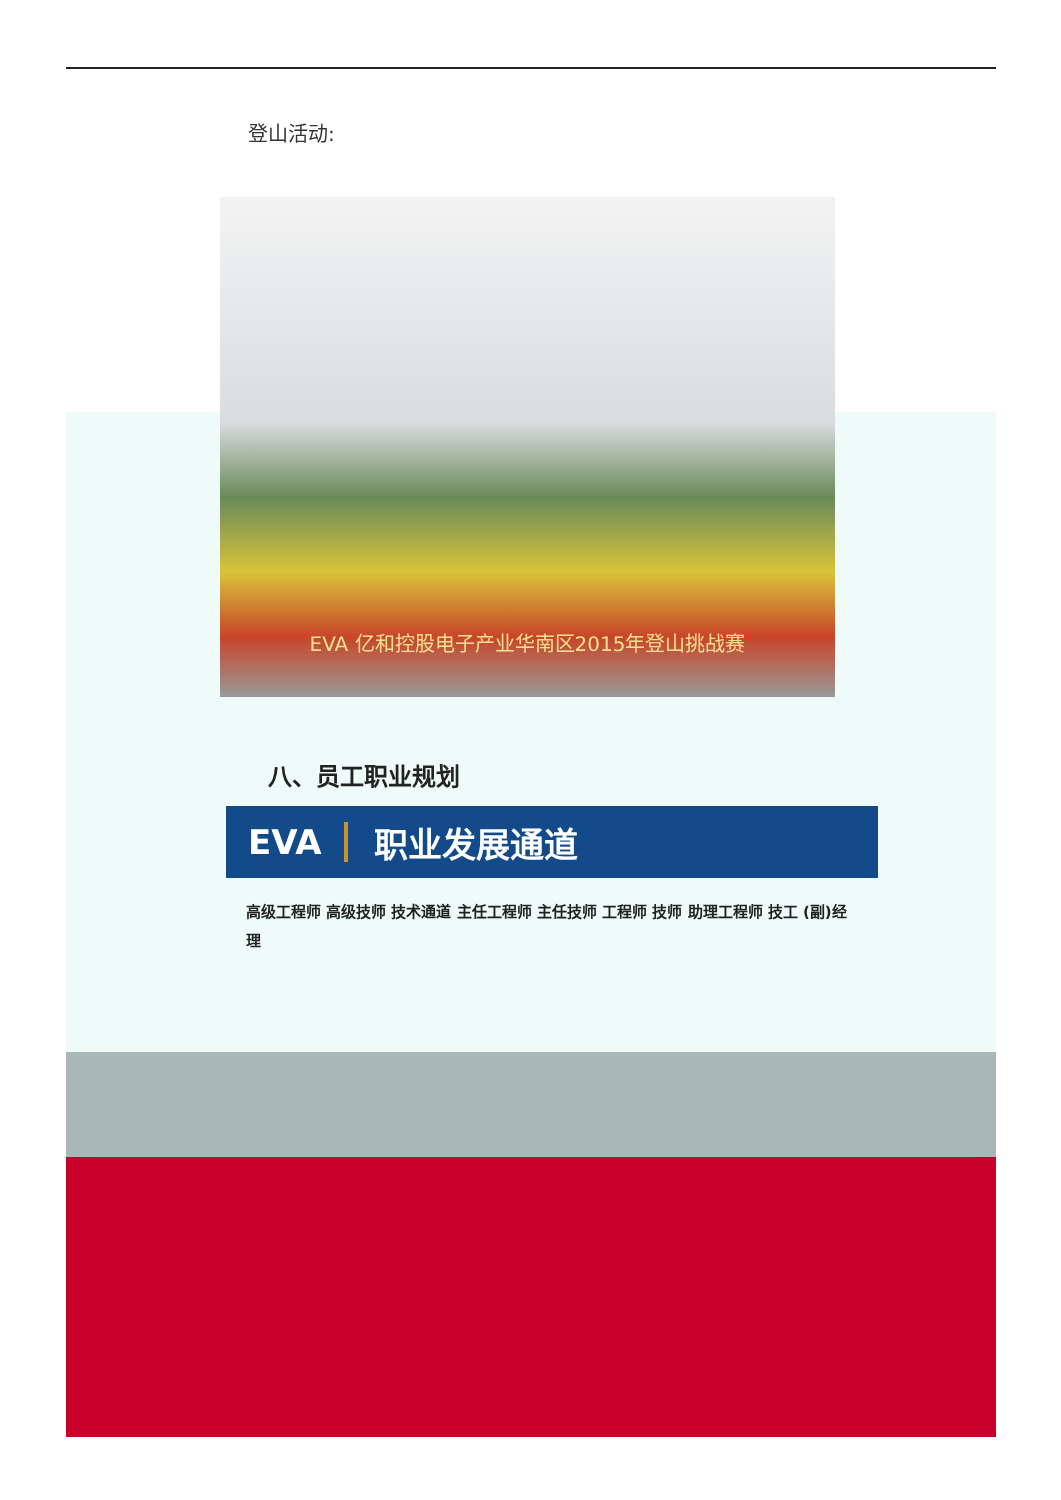登山活动:
EVA 亿和控股电子产业华南区2015年登山挑战赛
八、员工职业规划
EVA 职业发展通道
高级工程师 高级技师 技术通道 主任工程师 主任技师 工程师 技师 助理工程师 技工 (副)经理